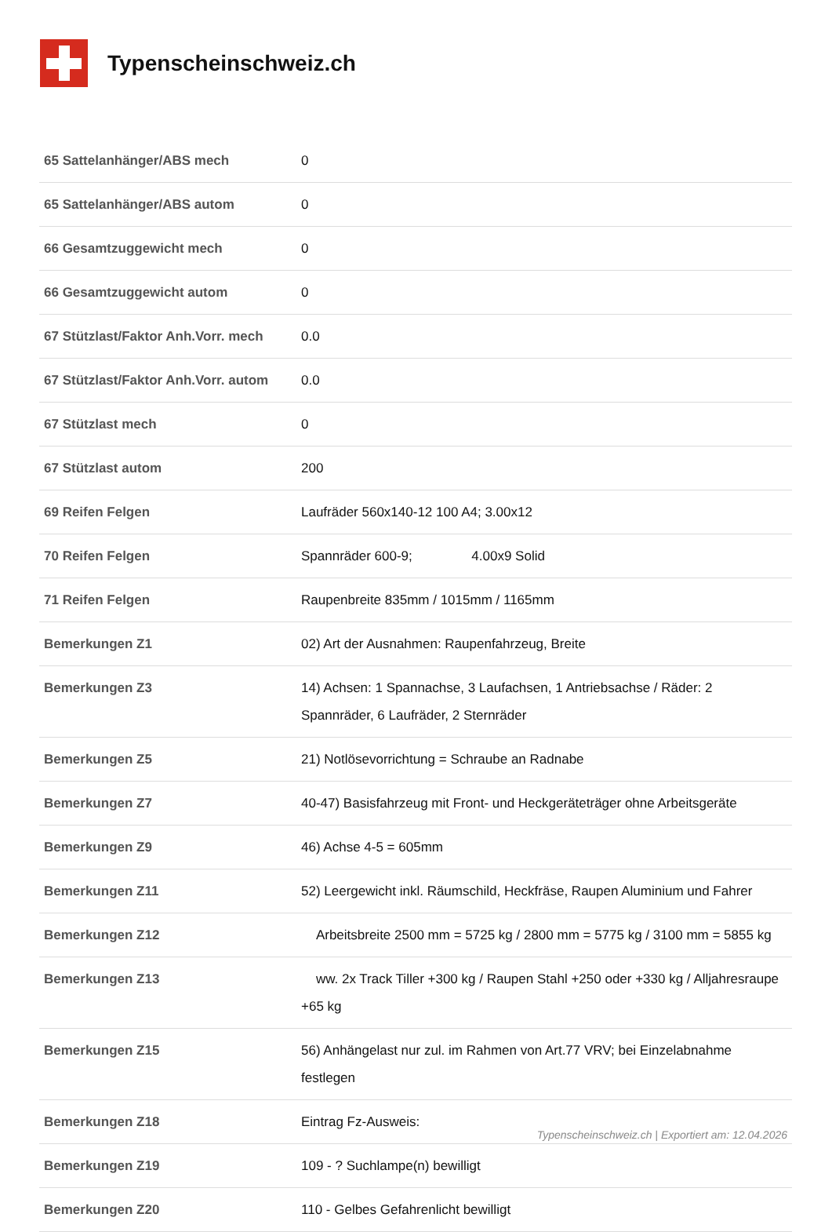Typenscheinschweiz.ch
| 65 Sattelanhänger/ABS mech | 0 |
| 65 Sattelanhänger/ABS autom | 0 |
| 66 Gesamtzuggewicht mech | 0 |
| 66 Gesamtzuggewicht autom | 0 |
| 67 Stützlast/Faktor Anh.Vorr. mech | 0.0 |
| 67 Stützlast/Faktor Anh.Vorr. autom | 0.0 |
| 67 Stützlast mech | 0 |
| 67 Stützlast autom | 200 |
| 69 Reifen Felgen | Laufräder 560x140-12 100 A4; 3.00x12 |
| 70 Reifen Felgen | Spannräder 600-9; 4.00x9 Solid |
| 71 Reifen Felgen | Raupenbreite 835mm / 1015mm / 1165mm |
| Bemerkungen Z1 | 02) Art der Ausnahmen: Raupenfahrzeug, Breite |
| Bemerkungen Z3 | 14) Achsen: 1 Spannachse, 3 Laufachsen, 1 Antriebsachse / Räder: 2 Spannräder, 6 Laufräder, 2 Sternräder |
| Bemerkungen Z5 | 21) Notlösevorrichtung = Schraube an Radnabe |
| Bemerkungen Z7 | 40-47) Basisfahrzeug mit Front- und Heckgeräteträger ohne Arbeitsgeräte |
| Bemerkungen Z9 | 46) Achse 4-5 = 605mm |
| Bemerkungen Z11 | 52) Leergewicht inkl. Räumschild, Heckfräse, Raupen Aluminium und Fahrer |
| Bemerkungen Z12 | Arbeitsbreite 2500 mm = 5725 kg / 2800 mm = 5775 kg / 3100 mm = 5855 kg |
| Bemerkungen Z13 | ww. 2x Track Tiller +300 kg / Raupen Stahl +250 oder +330 kg / Alljahresraupe +65 kg |
| Bemerkungen Z15 | 56) Anhängelast nur zul. im Rahmen von Art.77 VRV; bei Einzelabnahme festlegen |
| Bemerkungen Z18 | Eintrag Fz-Ausweis: |
| Bemerkungen Z19 | 109 - ? Suchlampe(n) bewilligt |
| Bemerkungen Z20 | 110 - Gelbes Gefahrenlicht bewilligt |
Typenscheinschweiz.ch | Exportiert am: 12.04.2026